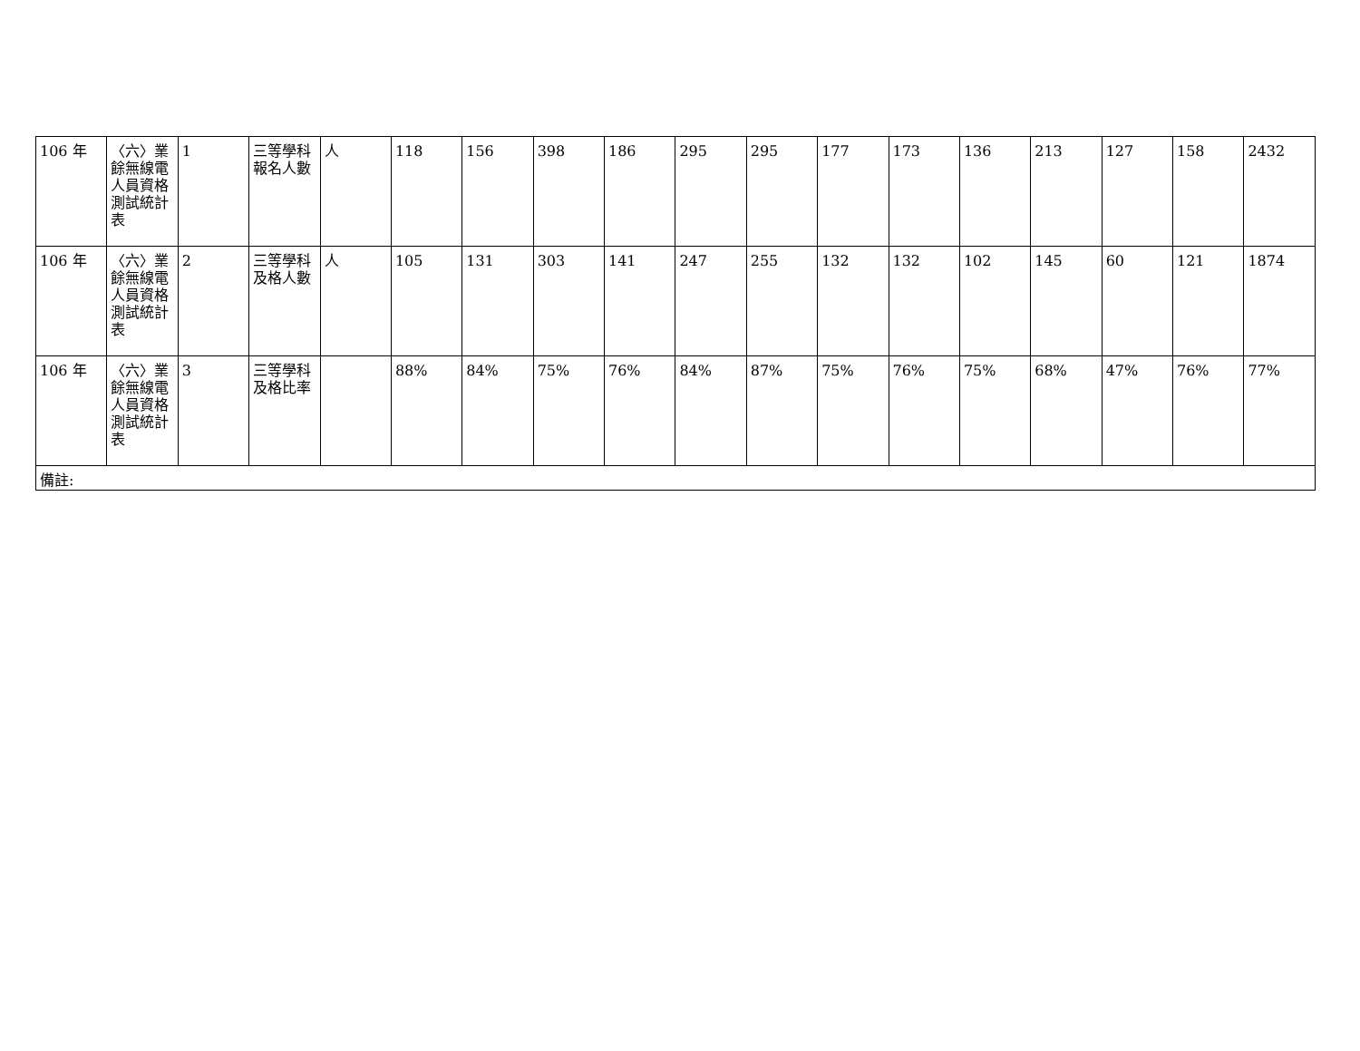| 106 年 | 〈六〉業餘無線電人員資格測試統計表 | 1 | 三等學科報名人數 | 人 | 118 | 156 | 398 | 186 | 295 | 295 | 177 | 173 | 136 | 213 | 127 | 158 | 2432 |
| 106 年 | 〈六〉業餘無線電人員資格測試統計表 | 2 | 三等學科及格人數 | 人 | 105 | 131 | 303 | 141 | 247 | 255 | 132 | 132 | 102 | 145 | 60 | 121 | 1874 |
| 106 年 | 〈六〉業餘無線電人員資格測試統計表 | 3 | 三等學科及格比率 | | 88% | 84% | 75% | 76% | 84% | 87% | 75% | 76% | 75% | 68% | 47% | 76% | 77% |
| 備註: | | | | | | | | | | | | | | | | | |